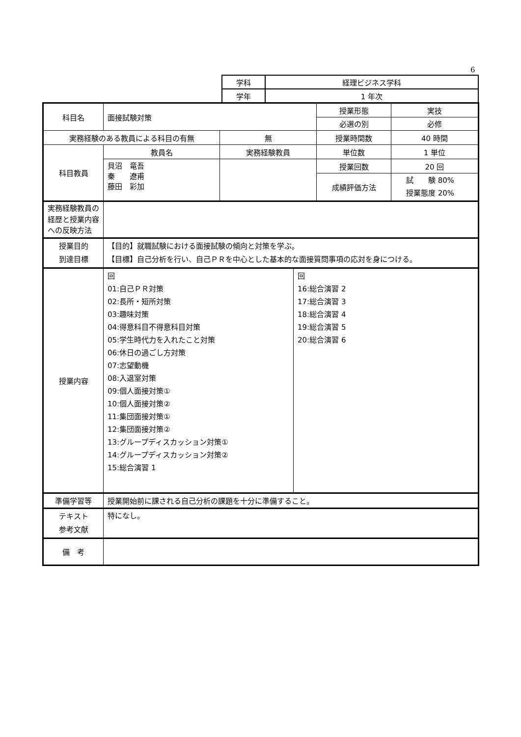6
| 学科 | 経理ビジネス学科 |
| 学年 | 1 年次 |
| 科目名 | 面接試験対策 | | 授業形態 | 実技 |
| | | | 必選の別 | 必修 |
| 実務経験のある教員による科目の有無 | | 無 | 授業時間数 | 40 時間 |
| 科目教員 | 教員名 | 実務経験教員 | 単位数 | 1 単位 |
| | 貝沼 竜吾 秦 遼甫 藤田 彩加 | | 授業回数 | 20 回 |
| | | | 成績評価方法 | 試 験 80% 授業態度 20% |
| 実務経験教員の経歴と授業内容への反映方法 | | | | |
| 授業目的 到達目標 | 【目的】就職試験における面接試験の傾向と対策を学ぶ。 【目標】自己分析を行い、自己ＰＲを中心とした基本的な面接質問事項の応対を身につける。 | | | |
| 授業内容 | / 回 01:自己ＰＲ対策 02:長所・短所対策 03:趣味対策 04:得意科目不得意科目対策 05:学生時代力を入れたこと対策 06:休日の過ごし方対策 07:志望動機 08:入退室対策 09:個人面接対策① 10:個人面接対策② 11:集団面接対策① 12:集団面接対策② 13:グループディスカッション対策① 14:グループディスカッション対策② 15:総合演習 1 / 回 16:総合演習 2 17:総合演習 3 18:総合演習 4 19:総合演習 5 20:総合演習 6 / | | | |
| 準備学習等 | 授業開始前に課される自己分析の課題を十分に準備すること。 | | | |
| テキスト 参考文献 | 特になし。 | | | |
| 備 考 | | | | |